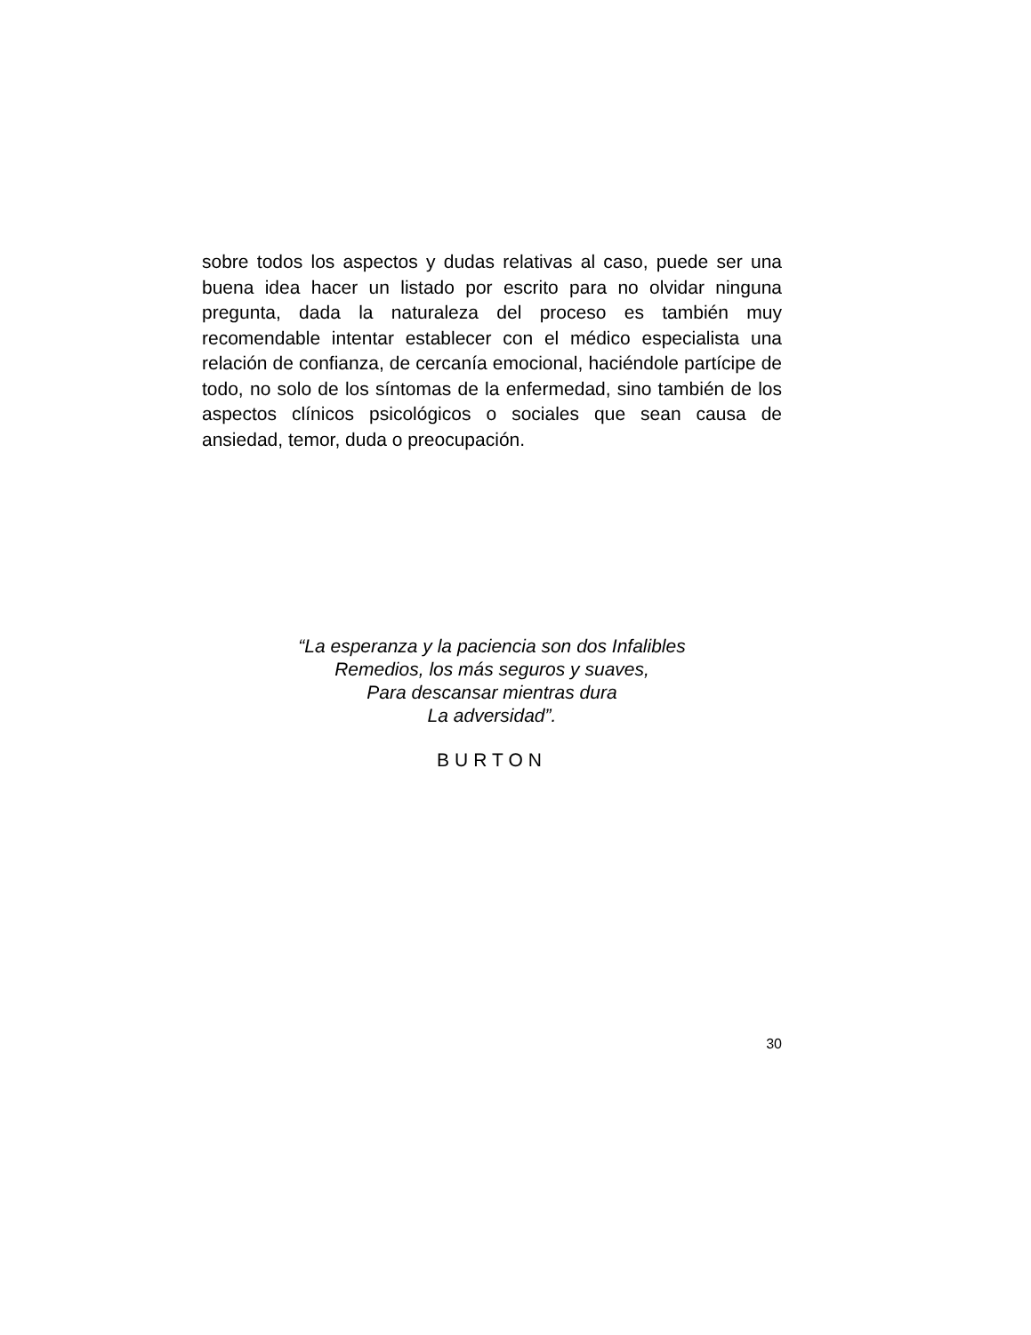sobre todos los aspectos y dudas relativas al caso, puede ser una buena idea hacer un listado por escrito para no olvidar ninguna pregunta, dada la naturaleza del proceso es también muy recomendable intentar establecer con el médico especialista una relación de confianza, de cercanía emocional, haciéndole partícipe de todo, no solo de los síntomas de la enfermedad, sino también de los aspectos clínicos psicológicos o sociales que sean causa de ansiedad, temor, duda o preocupación.
“La esperanza y la paciencia son dos Infalibles
Remedios, los más seguros y suaves,
Para descansar mientras dura
La adversidad”.
BURTON
30